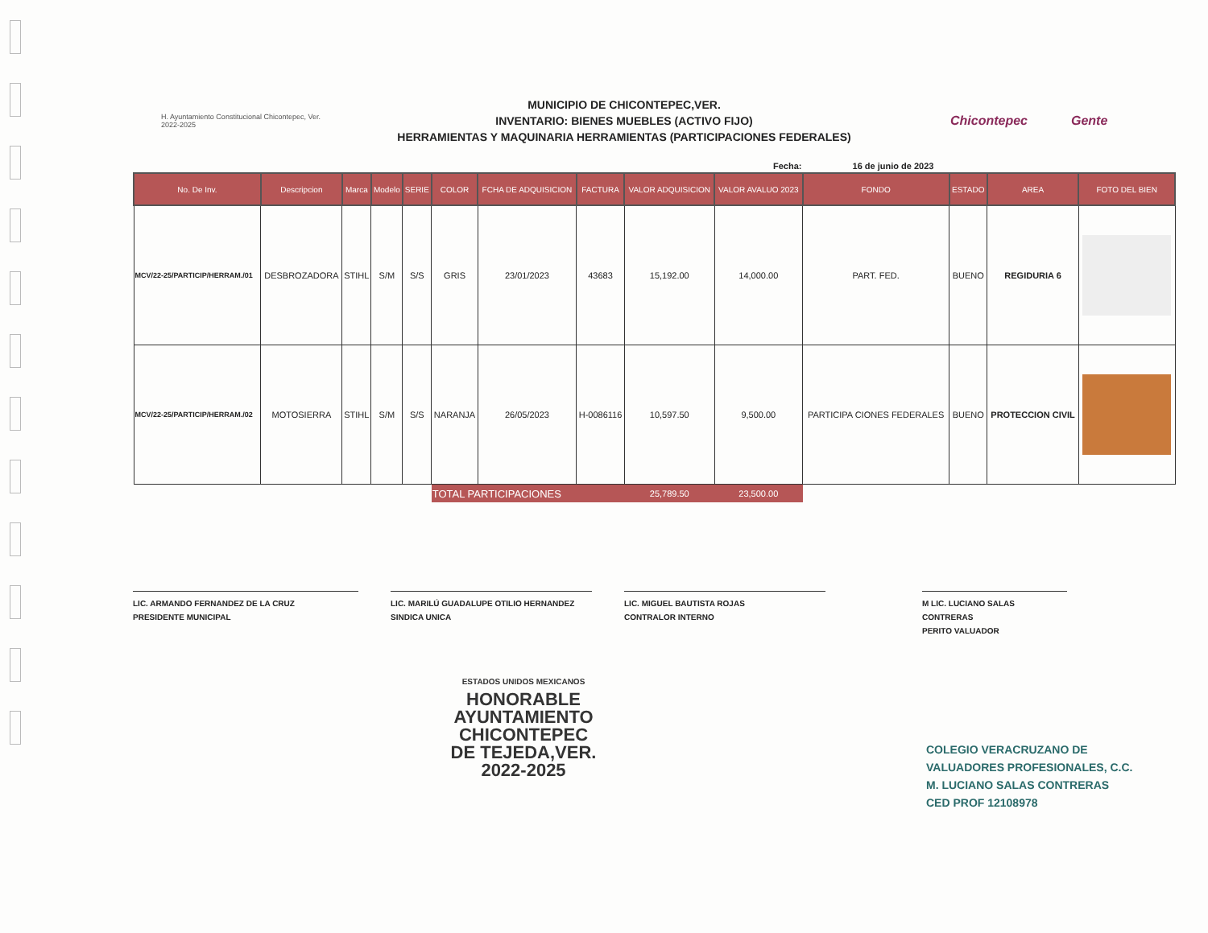H. Ayuntamiento Constitucional Chicontepec, Ver. 2022-2025
MUNICIPIO DE CHICONTEPEC,VER.
INVENTARIO: BIENES MUEBLES (ACTIVO FIJO)
HERRAMIENTAS Y MAQUINARIA HERRAMIENTAS (PARTICIPACIONES FEDERALES)
Chicontepec Gente
Fecha: 16 de junio de 2023
| No. De Inv. | Descripcion | Marca | Modelo | SERIE | COLOR | FCHA DE ADQUISICION | FACTURA | VALOR ADQUISICION | VALOR AVALUO 2023 | FONDO | ESTADO | AREA | FOTO DEL BIEN |
| --- | --- | --- | --- | --- | --- | --- | --- | --- | --- | --- | --- | --- | --- |
| MCV/22-25/PARTICIP/HERRAM./01 | DESBROZADORA | STIHL | S/M | S/S | GRIS | 23/01/2023 | 43683 | 15,192.00 | 14,000.00 | PART. FED. | BUENO | REGIDURIA 6 | |
| MCV/22-25/PARTICIP/HERRAM./02 | MOTOSIERRA | STIHL | S/M | S/S | NARANJA | 26/05/2023 | H-0086116 | 10,597.50 | 9,500.00 | PARTICIPA CIONES FEDERALES | BUENO | PROTECCION CIVIL | |
| | | | | | TOTAL PARTICIPACIONES | | | 25,789.50 | 23,500.00 | | | | |
LIC. ARMANDO FERNANDEZ DE LA CRUZ
PRESIDENTE MUNICIPAL
LIC. MARILÚ GUADALUPE OTILIO HERNANDEZ
SINDICA UNICA
LIC. MIGUEL BAUTISTA ROJAS
CONTRALOR INTERNO
M LIC. LUCIANO SALAS CONTRERAS
PERITO VALUADOR
ESTADOS UNIDOS MEXICANOS
HONORABLE
AYUNTAMIENTO
CHICONTEPEC
DE TEJEDA,VER.
2022-2025
COLEGIO VERACRUZANO DE
VALUADORES PROFESIONALES, C.C.
M. LUCIANO SALAS CONTRERAS
CED PROF 12108978